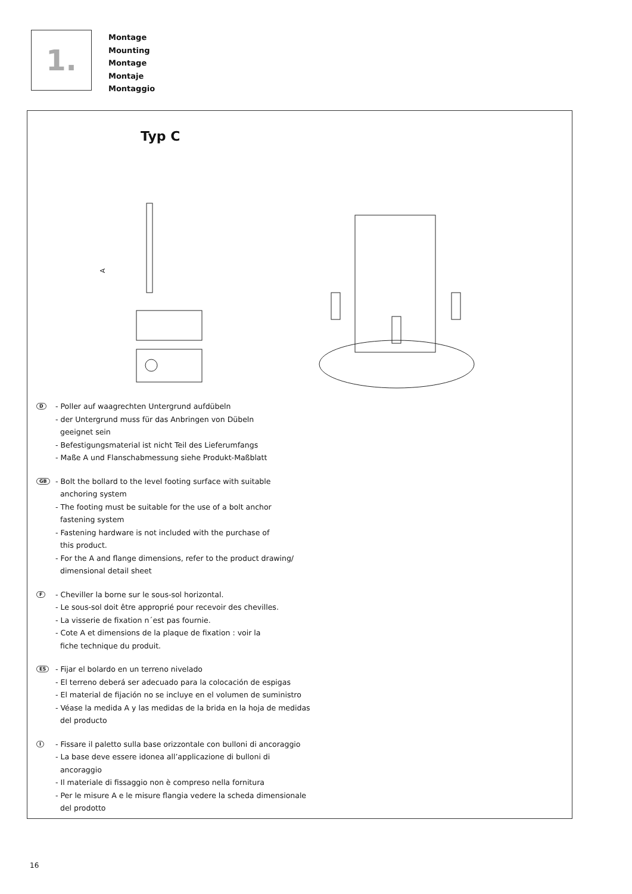1.
Montage
Mounting
Montage
Montaje
Montaggio
Typ C
A
D
- Poller auf waagrechten Untergrund aufdübeln
- der Untergrund muss für das Anbringen von Dübeln
geeignet sein
- Befestigungsmaterial ist nicht Teil des Lieferumfangs
- Maße A und Flanschabmessung siehe Produkt-Maßblatt
GB
- Bolt the bollard to the level footing surface with suitable
anchoring system
- The footing must be suitable for the use of a bolt anchor
fastening system
- Fastening hardware is not included with the purchase of
this product.
- For the A and flange dimensions, refer to the product drawing/
dimensional detail sheet
F
- Cheviller la borne sur le sous-sol horizontal.
- Le sous-sol doit être approprié pour recevoir des chevilles.
- La visserie de fixation n´est pas fournie.
- Cote A et dimensions de la plaque de fixation : voir la
fiche technique du produit.
ES
- Fijar el bolardo en un terreno nivelado
- El terreno deberá ser adecuado para la colocación de espigas
- El material de fijación no se incluye en el volumen de suministro
- Véase la medida A y las medidas de la brida en la hoja de medidas
del producto
I
- Fissare il paletto sulla base orizzontale con bulloni di ancoraggio
- La base deve essere idonea all’applicazione di bulloni di
ancoraggio
- Il materiale di fissaggio non è compreso nella fornitura
- Per le misure A e le misure flangia vedere la scheda dimensionale
del prodotto
16